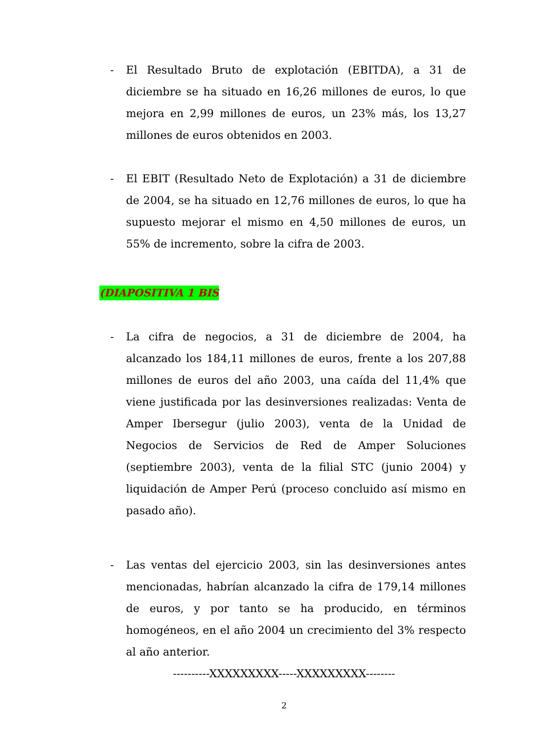- El Resultado Bruto de explotación (EBITDA), a 31 de diciembre se ha situado en 16,26 millones de euros, lo que mejora en 2,99 millones de euros, un 23% más, los 13,27 millones de euros obtenidos en 2003.
- El EBIT (Resultado Neto de Explotación) a 31 de diciembre de 2004, se ha situado en 12,76 millones de euros, lo que ha supuesto mejorar el mismo en 4,50 millones de euros, un 55% de incremento, sobre la cifra de 2003.
(DIAPOSITIVA 1 BIS
- La cifra de negocios, a 31 de diciembre de 2004, ha alcanzado los 184,11 millones de euros, frente a los 207,88 millones de euros del año 2003, una caída del 11,4% que viene justificada por las desinversiones realizadas: Venta de Amper Ibersegur (julio 2003), venta de la Unidad de Negocios de Servicios de Red de Amper Soluciones (septiembre 2003), venta de la filial STC (junio 2004) y liquidación de Amper Perú (proceso concluido así mismo en pasado año).
- Las ventas del ejercicio 2003, sin las desinversiones antes mencionadas, habrían alcanzado la cifra de 179,14 millones de euros, y por tanto se ha producido, en términos homogéneos, en el año 2004 un crecimiento del 3% respecto al año anterior.
----------XXXXXXXXX-----XXXXXXXXX--------
2